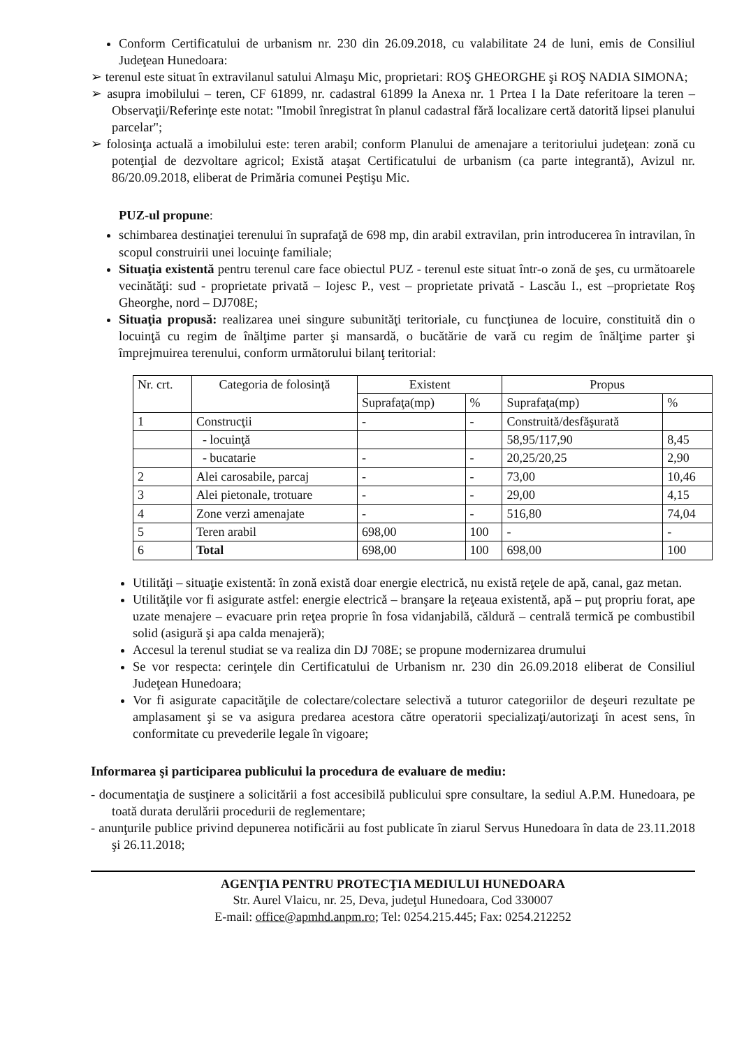Conform Certificatului de urbanism nr. 230 din 26.09.2018, cu valabilitate 24 de luni, emis de Consiliul Judeţean Hunedoara:
➢ terenul este situat în extravilanul satului Almaşu Mic, proprietari: ROŞ GHEORGHE şi ROŞ NADIA SIMONA;
➢ asupra imobilului – teren, CF 61899, nr. cadastral 61899 la Anexa nr. 1 Prtea I la Date referitoare la teren – Observaţii/Referinţe este notat: "Imobil înregistrat în planul cadastral fără localizare certă datorită lipsei planului parcelar";
➢ folosinţa actuală a imobilului este: teren arabil; conform Planului de amenajare a teritoriului judeţean: zonă cu potenţial de dezvoltare agricol; Există ataşat Certificatului de urbanism (ca parte integrantă), Avizul nr. 86/20.09.2018, eliberat de Primăria comunei Peştişu Mic.
PUZ-ul propune:
schimbarea destinaţiei terenului în suprafaţă de 698 mp, din arabil extravilan, prin introducerea în intravilan, în scopul construirii unei locuinţe familiale;
Situaţia existentă pentru terenul care face obiectul PUZ - terenul este situat într-o zonă de şes, cu următoarele vecinătăţi: sud - proprietate privată – Iojesc P., vest – proprietate privată - Lascău I., est –proprietate Roş Gheorghe, nord – DJ708E;
Situaţia propusă: realizarea unei singure subunităţi teritoriale, cu funcţiunea de locuire, constituită din o locuinţă cu regim de înălţime parter şi mansardă, o bucătărie de vară cu regim de înălţime parter şi împrejmuirea terenului, conform următorului bilanţ teritorial:
| Nr. crt. | Categoria de folosinţă | Existent | | Propus | |
| --- | --- | --- | --- | --- | --- |
| | | Suprafaţa(mp) | % | Suprafaţa(mp) | % |
| 1 | Construcţii | - | - | Construită/desfăşurată | |
| | - locuinţă | | | 58,95/117,90 | 8,45 |
| | - bucatarie | - | - | 20,25/20,25 | 2,90 |
| 2 | Alei carosabile, parcaj | - | - | 73,00 | 10,46 |
| 3 | Alei pietonale, trotuare | - | - | 29,00 | 4,15 |
| 4 | Zone verzi amenajate | - | - | 516,80 | 74,04 |
| 5 | Teren arabil | 698,00 | 100 | - | - |
| 6 | Total | 698,00 | 100 | 698,00 | 100 |
Utilităţi – situaţie existentă: în zonă există doar energie electrică, nu există reţele de apă, canal, gaz metan.
Utilităţile vor fi asigurate astfel: energie electrică – branşare la reţeaua existentă, apă – puţ propriu forat, ape uzate menajere – evacuare prin reţea proprie în fosa vidanjabilă, căldură – centrală termică pe combustibil solid (asigură şi apa calda menajeră);
Accesul la terenul studiat se va realiza din DJ 708E; se propune modernizarea drumului
Se vor respecta: cerinţele din Certificatului de Urbanism nr. 230 din 26.09.2018 eliberat de Consiliul Judeţean Hunedoara;
Vor fi asigurate capacităţile de colectare/colectare selectivă a tuturor categoriilor de deşeuri rezultate pe amplasament şi se va asigura predarea acestora către operatorii specializaţi/autorizaţi în acest sens, în conformitate cu prevederile legale în vigoare;
Informarea şi participarea publicului la procedura de evaluare de mediu:
- documentaţia de susţinere a solicitării a fost accesibilă publicului spre consultare, la sediul A.P.M. Hunedoara, pe toată durata derulării procedurii de reglementare;
- anunţurile publice privind depunerea notificării au fost publicate în ziarul Servus Hunedoara în data de 23.11.2018 şi 26.11.2018;
AGENŢIA PENTRU PROTECŢIA MEDIULUI HUNEDOARA
Str. Aurel Vlaicu, nr. 25, Deva, judeţul Hunedoara, Cod 330007
E-mail: office@apmhd.anpm.ro; Tel: 0254.215.445; Fax: 0254.212252